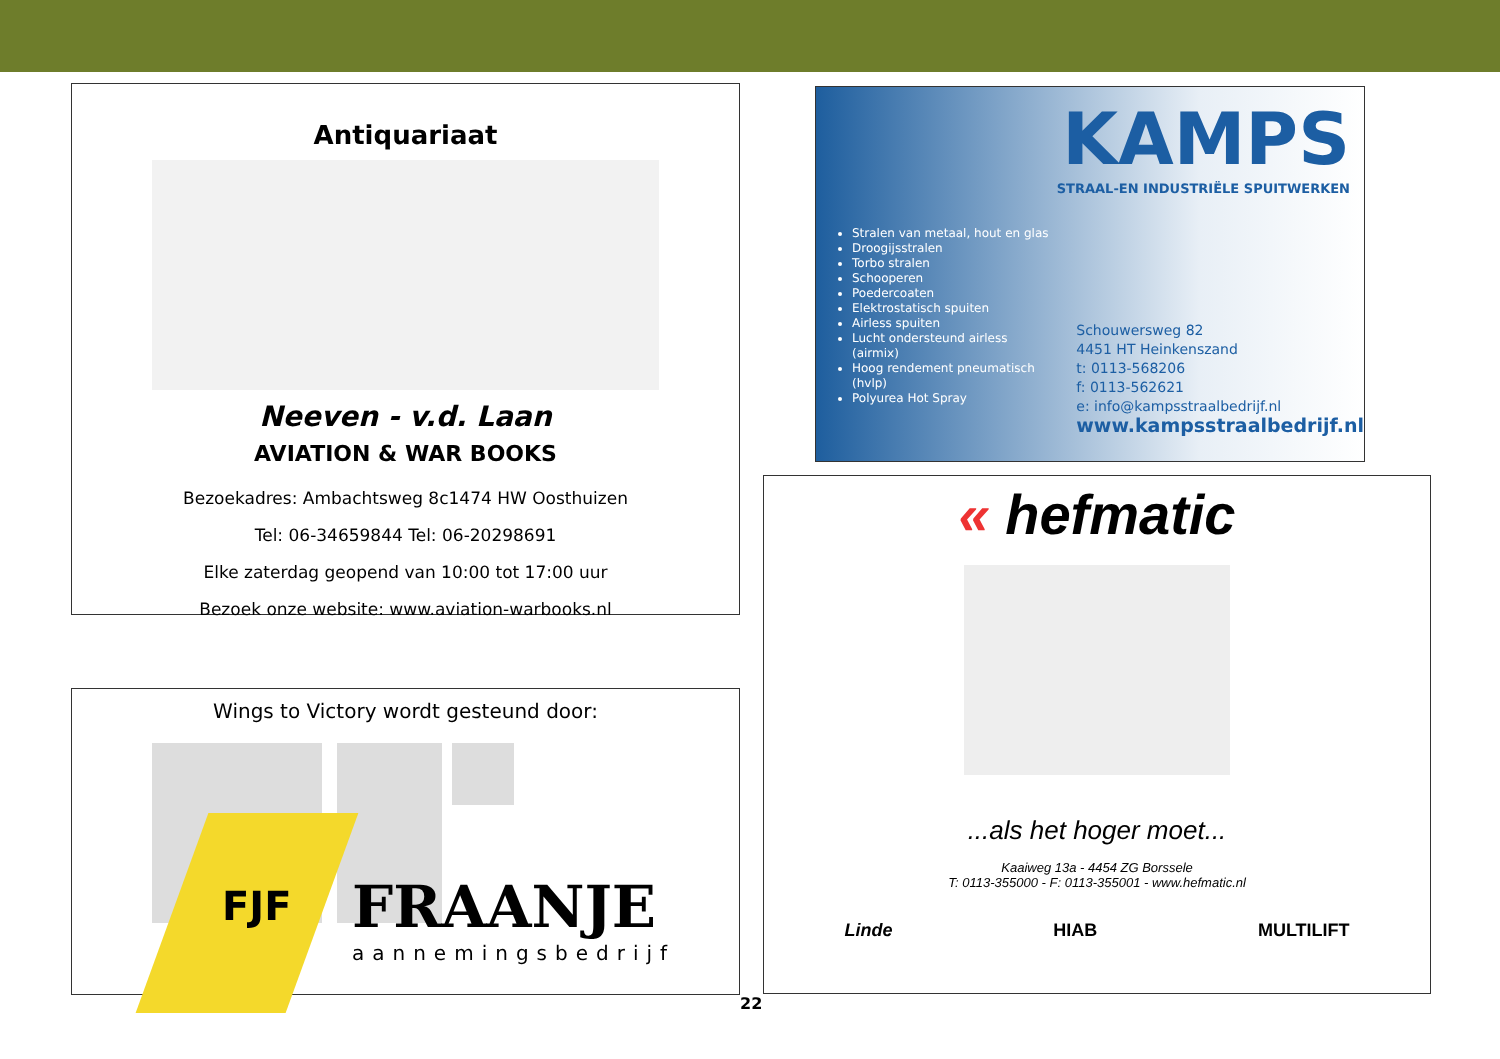Antiquariaat
Neeven - v.d. Laan
AVIATION & WAR BOOKS
Bezoekadres: Ambachtsweg 8c1474 HW Oosthuizen
Tel: 06-34659844 Tel: 06-20298691
Elke zaterdag geopend van 10:00 tot 17:00 uur
Bezoek onze website: www.aviation-warbooks.nl
KAMPS
STRAAL-EN INDUSTRIËLE SPUITWERKEN
Stralen van metaal, hout en glas
Droogijsstralen
Torbo stralen
Schooperen
Poedercoaten
Elektrostatisch spuiten
Airless spuiten
Lucht ondersteund airless (airmix)
Hoog rendement pneumatisch (hvlp)
Polyurea Hot Spray
Schouwersweg 82
4451 HT Heinkenszand
t: 0113-568206
f: 0113-562621
e: info@kampsstraalbedrijf.nl
www.kampsstraalbedrijf.nl
Wings to Victory wordt gesteund door:
FRAANJE
aannemingsbedrijf
FJF
« hefmatic
...als het hoger moet...
Kaaiweg 13a - 4454 ZG Borssele
T: 0113-355000 - F: 0113-355001 - www.hefmatic.nl
Linde HIAB MULTILIFT
22